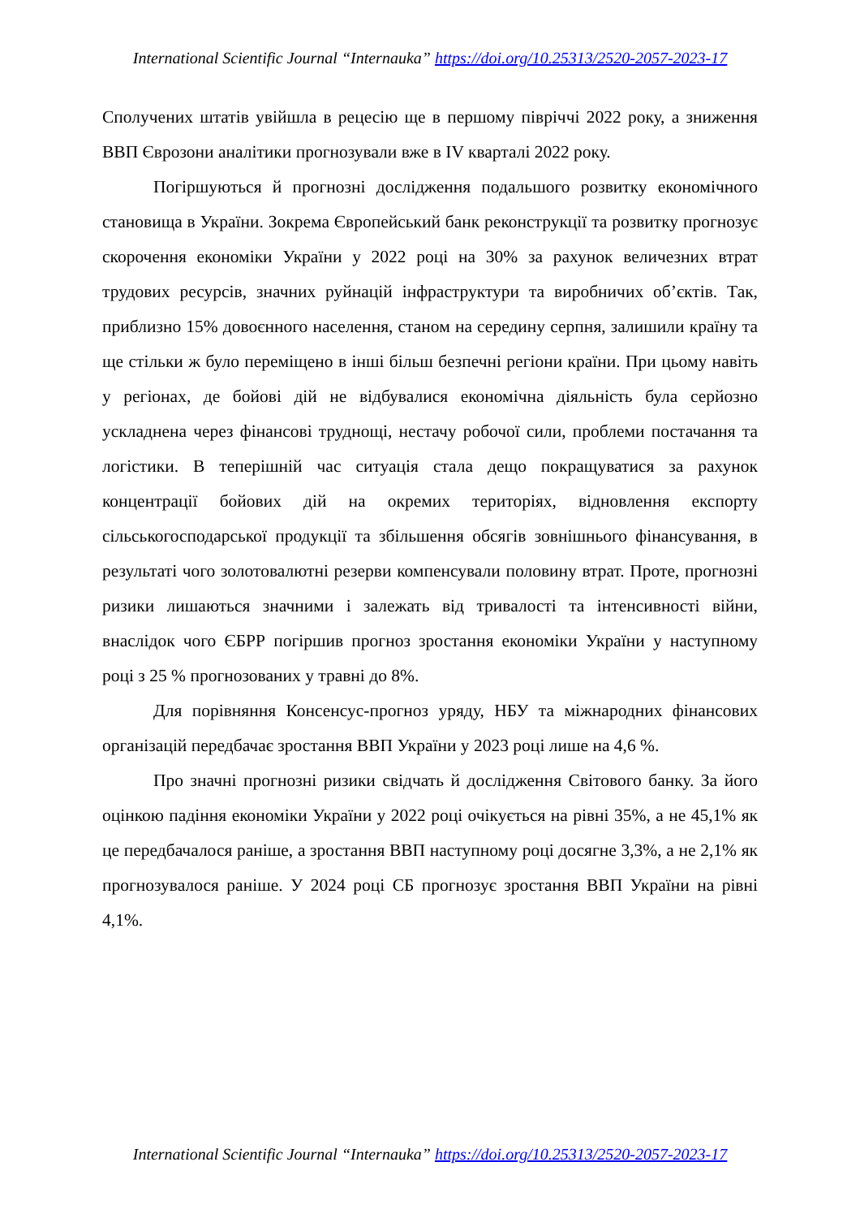International Scientific Journal “Internauka” https://doi.org/10.25313/2520-2057-2023-17
Сполучених штатів увійшла в рецесію ще в першому півріччі 2022 року, а зниження ВВП Єврозони аналітики прогнозували вже в IV кварталі 2022 року.
Погіршуються й прогнозні дослідження подальшого розвитку економічного становища в України. Зокрема Європейський банк реконструкції та розвитку прогнозує скорочення економіки України у 2022 році на 30% за рахунок величезних втрат трудових ресурсів, значних руйнацій інфраструктури та виробничих об’єктів. Так, приблизно 15% довоєнного населення, станом на середину серпня, залишили країну та ще стільки ж було переміщено в інші більш безпечні регіони країни. При цьому навіть у регіонах, де бойові дій не відбувалися економічна діяльність була серйозно ускладнена через фінансові труднощі, нестачу робочої сили, проблеми постачання та логістики. В теперішній час ситуація стала дещо покращуватися за рахунок концентрації бойових дій на окремих територіях, відновлення експорту сільськогосподарської продукції та збільшення обсягів зовнішнього фінансування, в результаті чого золотовалютні резерви компенсували половину втрат. Проте, прогнозні ризики лишаються значними і залежать від тривалості та інтенсивності війни, внаслідок чого ЄБРР погіршив прогноз зростання економіки України у наступному році з 25 % прогнозованих у травні до 8%.
Для порівняння Консенсус-прогноз уряду, НБУ та міжнародних фінансових організацій передбачає зростання ВВП України у 2023 році лише на 4,6 %.
Про значні прогнозні ризики свідчать й дослідження Світового банку. За його оцінкою падіння економіки України у 2022 році очікується на рівні 35%, а не 45,1% як це передбачалося раніше, а зростання ВВП наступному році досягне 3,3%, а не 2,1% як прогнозувалося раніше. У 2024 році СБ прогнозує зростання ВВП України на рівні 4,1%.
International Scientific Journal “Internauka” https://doi.org/10.25313/2520-2057-2023-17